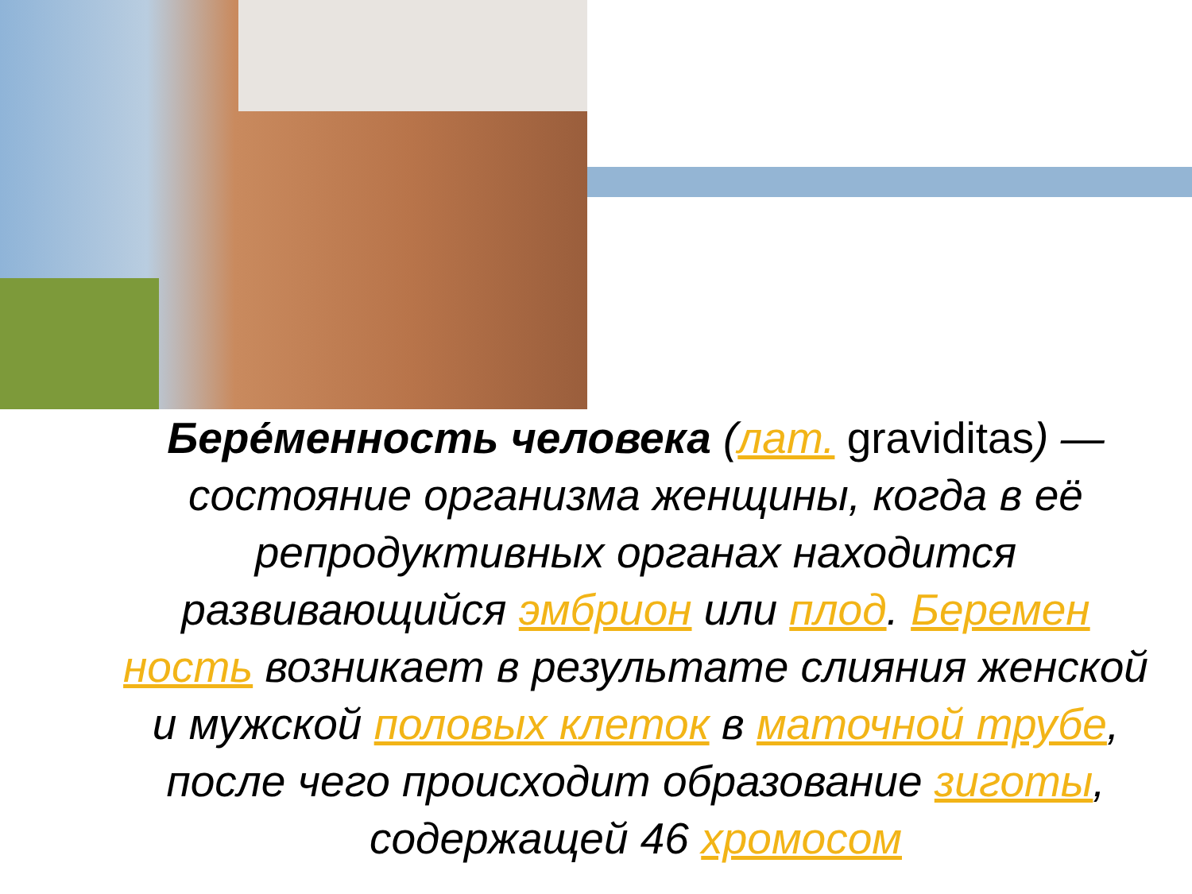Бере́менность человека (лат. graviditas) — состояние организма женщины, когда в её репродуктивных органах находится развивающийся эмбрион или плод. Беремен ность возникает в результате слияния женской и мужской половых клеток в маточной трубе, после чего происходит образование зиготы, содержащей 46 хромосом